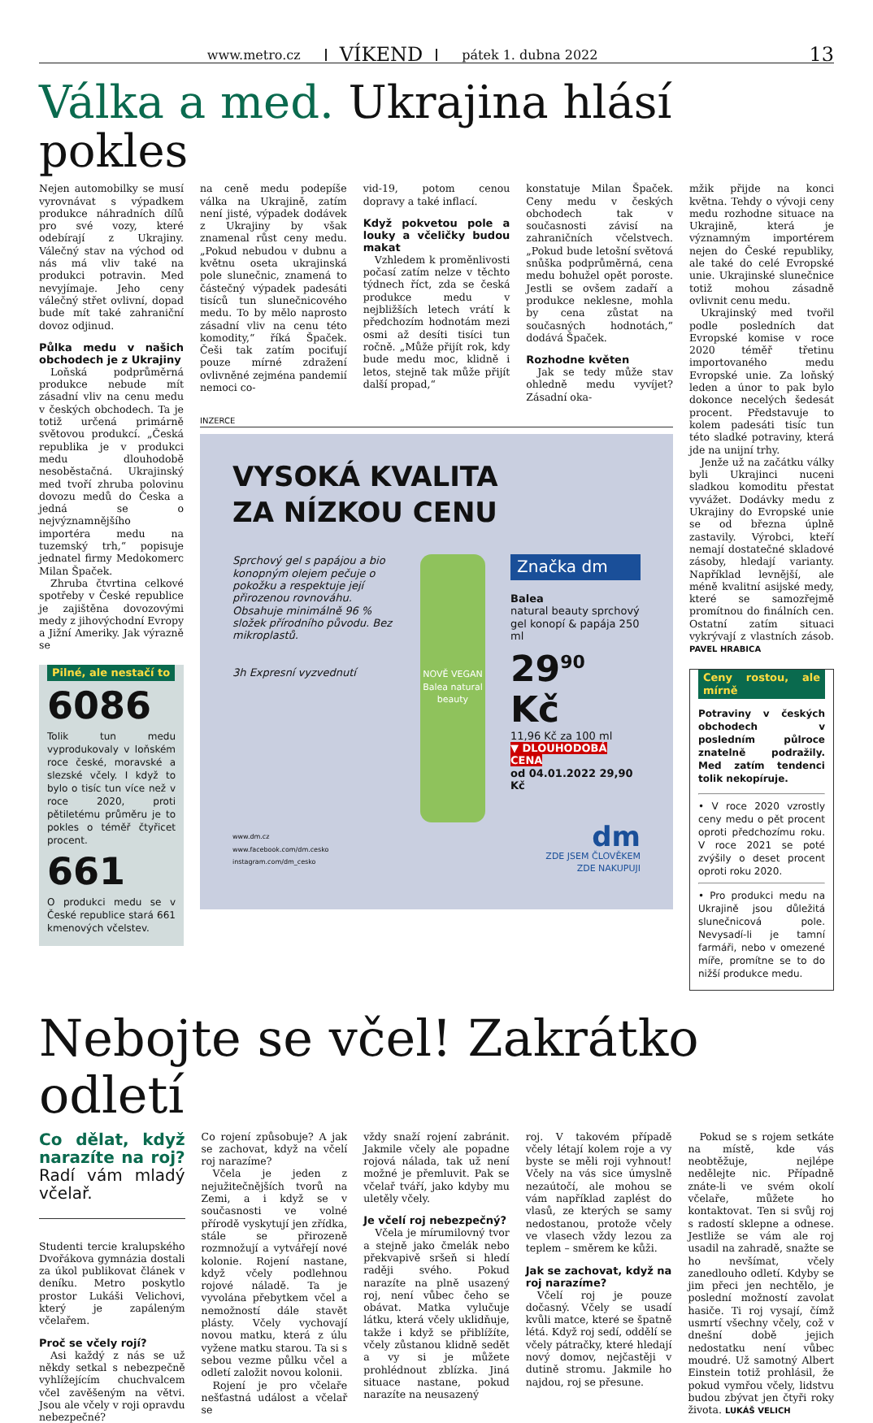www.metro.cz VÍKEND pátek 1. dubna 2022 13
Válka a med. Ukrajina hlásí pokles
Nejen automobilky se musí vyrovnávat s výpadkem produkce náhradních dílů pro své vozy, které odebírají z Ukrajiny. Válečný stav na východ od nás má vliv také na produkci potravin. Med nevyjímaje. Jeho ceny válečný střet ovlivní, dopad bude mít také zahraniční dovoz odjinud.
Půlka medu v našich obchodech je z Ukrajiny
Loňská podprůměrná produkce nebude mít zásadní vliv na cenu medu v českých obchodech. Ta je totiž určená primárně světovou produkcí. „Česká republika je v produkci medu dlouhodobě nesoběstačná. Ukrajinský med tvoří zhruba polovinu dovozu medů do Česka a jedná se o nejvýznamnějšího importéra medu na tuzemský trh,“ popisuje jednatel firmy Medokomerc Milan Špaček.
Zhruba čtvrtina celkové spotřeby v České republice je zajištěna dovozovými medy z jihovýchodní Evropy a Jižní Ameriky. Jak výrazně se
Pilné, ale nestačí to
6086
Tolik tun medu vyprodukovaly v loňském roce české, moravské a slezské včely. I když to bylo o tisíc tun více než v roce 2020, proti pětiletému průměru je to pokles o téměř čtyřicet procent.
661
O produkci medu se v České republice stará 661 kmenových včelstev.
na ceně medu podepíše válka na Ukrajině, zatím není jisté, výpadek dodávek z Ukrajiny by však znamenal růst ceny medu. „Pokud nebudou v dubnu a květnu oseta ukrajinská pole slunečnic, znamená to částečný výpadek padesáti tisíců tun slunečnicového medu. To by mělo naprosto zásadní vliv na cenu této komodity,“ říká Špaček. Češi tak zatím pociťují pouze mírné zdražení ovlivněné zejména pandemií nemoci co-
vid-19, potom cenou dopravy a také inflací.
Když pokvetou pole a louky a včeličky budou makat
Vzhledem k proměnlivosti počasí zatím nelze v těchto týdnech říct, zda se česká produkce medu v nejbližších letech vrátí k předchozím hodnotám mezi osmi až desíti tisíci tun ročně. „Může přijít rok, kdy bude medu moc, klidně i letos, stejně tak může přijít další propad,“
konstatuje Milan Špaček. Ceny medu v českých obchodech tak v současnosti závisí na zahraničních včelstvech. „Pokud bude letošní světová snůška podprůměrná, cena medu bohužel opět poroste. Jestli se ovšem zadaří a produkce neklesne, mohla by cena zůstat na současných hodnotách,“ dodává Špaček.
Rozhodne květen
Jak se tedy může stav ohledně medu vyvíjet? Zásadní oka-
INZERCE
VYSOKÁ KVALITA
ZA NÍZKOU CENU
Sprchový gel s papájou a bio konopným olejem pečuje o pokožku a respektuje její přirozenou rovnováhu. Obsahuje minimálně 96 % složek přírodního původu. Bez mikroplastů.
3h Expresní vyzvednutí
NOVĚ VEGAN Balea natural beauty
Značka dm
Balea
natural beauty sprchový gel konopí & papája 250 ml
29<sup>90</sup> Kč
11,96 Kč za 100 ml
▼ DLOUHODOBÁ CENA
od 04.01.2022 29,90 Kč
www.dm.cz
www.facebook.com/dm.cesko
instagram.com/dm_cesko
dm
ZDE JSEM ČLOVĚKEM
ZDE NAKUPUJI
mžik přijde na konci května. Tehdy o vývoji ceny medu rozhodne situace na Ukrajině, která je významným importérem nejen do České republiky, ale také do celé Evropské unie. Ukrajinské slunečnice totiž mohou zásadně ovlivnit cenu medu.
Ukrajinský med tvořil podle posledních dat Evropské komise v roce 2020 téměř třetinu importovaného medu Evropské unie. Za loňský leden a únor to pak bylo dokonce necelých šedesát procent. Představuje to kolem padesáti tisíc tun této sladké potraviny, která jde na unijní trhy.
Jenže už na začátku války byli Ukrajinci nuceni sladkou komoditu přestat vyvážet. Dodávky medu z Ukrajiny do Evropské unie se od března úplně zastavily. Výrobci, kteří nemají dostatečné skladové zásoby, hledají varianty. Například levnější, ale méně kvalitní asijské medy, které se samozřejmě promítnou do finálních cen. Ostatní zatím situaci vykrývají z vlastních zásob. PAVEL HRABICA
Ceny rostou, ale mírně
Potraviny v českých obchodech v posledním půlroce znatelně podražily. Med zatím tendenci tolik nekopíruje.
• V roce 2020 vzrostly ceny medu o pět procent oproti předchozímu roku. V roce 2021 se poté zvýšily o deset procent oproti roku 2020.
• Pro produkci medu na Ukrajině jsou důležitá slunečnicová pole. Nevysadí-li je tamní farmáři, nebo v omezené míře, promítne se to do nižší produkce medu.
Nebojte se včel! Zakrátko odletí
Co dělat, když narazíte na roj? Radí vám mladý včelař.
Studenti tercie kralupského Dvořákova gymnázia dostali za úkol publikovat článek v deníku. Metro poskytlo prostor Lukáši Velichovi, který je zapáleným včelařem.
Proč se včely rojí?
Asi každý z nás se už někdy setkal s nebezpečně vyhlížejícím chuchvalcem včel zavěšeným na větvi. Jsou ale včely v roji opravdu nebezpečné?
Co rojení způsobuje? A jak se zachovat, když na včelí roj narazíme?
Včela je jeden z nejužitečnějších tvorů na Zemi, a i když se v současnosti ve volné přírodě vyskytují jen zřídka, stále se přirozeně rozmnožují a vytvářejí nové kolonie. Rojení nastane, když včely podlehnou rojové náladě. Ta je vyvolána přebytkem včel a nemožností dále stavět plásty. Včely vychovají novou matku, která z úlu vyžene matku starou. Ta si s sebou vezme půlku včel a odletí založit novou kolonii.
Rojení je pro včelaře nešťastná událost a včelař se
vždy snaží rojení zabránit. Jakmile včely ale popadne rojová nálada, tak už není možné je přemluvit. Pak se včelař tváří, jako kdyby mu uletěly včely.
Je včelí roj nebezpečný?
Včela je mírumilovný tvor a stejně jako čmelák nebo překvapivě sršeň si hledí raději svého. Pokud narazíte na plně usazený roj, není vůbec čeho se obávat. Matka vylučuje látku, která včely uklidňuje, takže i když se přiblížíte, včely zůstanou klidně sedět a vy si je můžete prohlédnout zblízka. Jiná situace nastane, pokud narazíte na neusazený
roj. V takovém případě včely létají kolem roje a vy byste se měli roji vyhnout! Včely na vás sice úmyslně nezaútočí, ale mohou se vám například zaplést do vlasů, ze kterých se samy nedostanou, protože včely ve vlasech vždy lezou za teplem – směrem ke kůži.
Jak se zachovat, když na roj narazíme?
Včelí roj je pouze dočasný. Včely se usadí kvůli matce, které se špatně létá. Když roj sedí, oddělí se včely pátračky, které hledají nový domov, nejčastěji v dutině stromu. Jakmile ho najdou, roj se přesune.
Pokud se s rojem setkáte na místě, kde vás neobtěžuje, nejlépe nedělejte nic. Případně znáte-li ve svém okolí včelaře, můžete ho kontaktovat. Ten si svůj roj s radostí sklepne a odnese. Jestliže se vám ale roj usadil na zahradě, snažte se ho nevšímat, včely zanedlouho odletí. Kdyby se jim přeci jen nechtělo, je poslední možností zavolat hasiče. Ti roj vysají, čímž usmrtí všechny včely, což v dnešní době jejich nedostatku není vůbec moudré. Už samotný Albert Einstein totiž prohlásil, že pokud vymřou včely, lidstvu budou zbývat jen čtyři roky života. LUKÁŠ VELICH